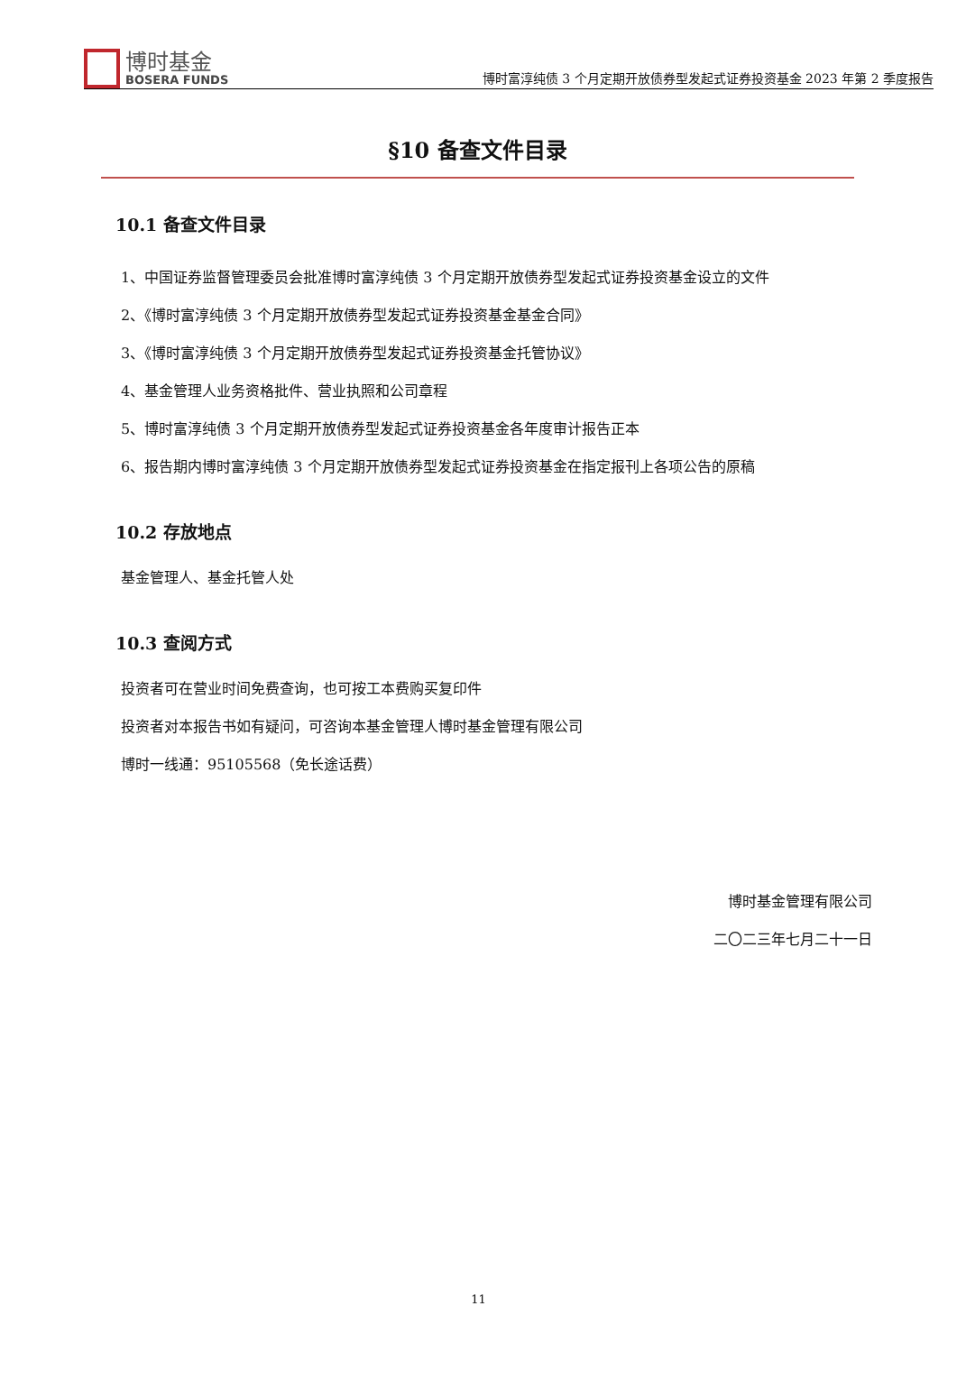博时基金
BOSERA FUNDS
博时富淳纯债 3 个月定期开放债券型发起式证券投资基金 2023 年第 2 季度报告
§10 备查文件目录
10.1 备查文件目录
1、中国证券监督管理委员会批准博时富淳纯债 3 个月定期开放债券型发起式证券投资基金设立的文件
2、《博时富淳纯债 3 个月定期开放债券型发起式证券投资基金基金合同》
3、《博时富淳纯债 3 个月定期开放债券型发起式证券投资基金托管协议》
4、基金管理人业务资格批件、营业执照和公司章程
5、博时富淳纯债 3 个月定期开放债券型发起式证券投资基金各年度审计报告正本
6、报告期内博时富淳纯债 3 个月定期开放债券型发起式证券投资基金在指定报刊上各项公告的原稿
10.2 存放地点
基金管理人、基金托管人处
10.3 查阅方式
投资者可在营业时间免费查询，也可按工本费购买复印件
投资者对本报告书如有疑问，可咨询本基金管理人博时基金管理有限公司
博时一线通：95105568（免长途话费）
博时基金管理有限公司
二〇二三年七月二十一日
11